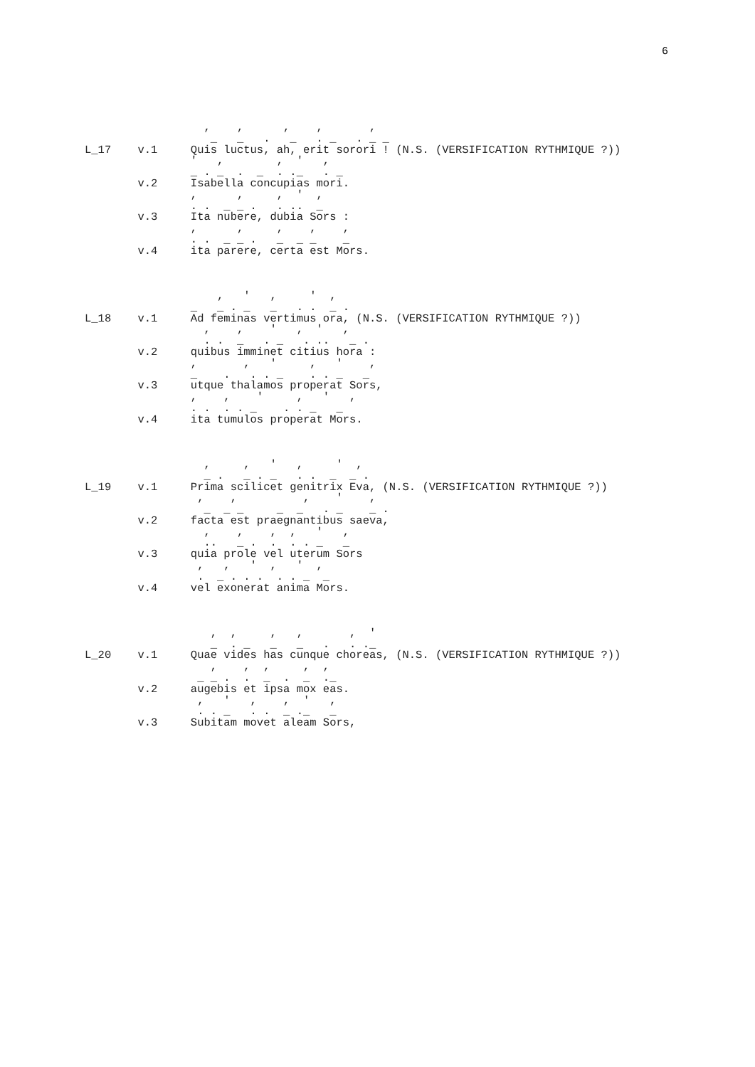6
                  ,    ,      ,    ,       ,
                   _   _   .   _   . _   . _ _
L_17    v.1     Quis luctus, ah, erit sorori ! (N.S. (VERSIFICATION RYTHMIQUE ?))
                '   ,        ,  '   ,
                _ . _  .  _  . ._   . _
        v.2     Isabella concupias mori.
                ,      ,     ,  '  ,
                . .  _ _ .   . ..  _
        v.3     Ita nubere, dubia Sors :
                ,      ,     ,    ,    ,
                . .  _ _ .   _  _ _    _
        v.4     ita parere, certa est Mors.



                    ,   '   ,     '  ,
                _   _ . _   _   . .  _ .
L_18    v.1     Ad feminas vertimus ora, (N.S. (VERSIFICATION RYTHMIQUE ?))
                  ,    ,    '   ,  '   ,
                  . .  _   . _   . ..   _ .
        v.2     quibus imminet citius hora :
                ,       ,   '     ,   '    ,
                _    .   . . _    . . _   _
        v.3     utque thalamos properat Sors,
                ,    ,    '     ,   '   ,
                . .  . . _    . . _   _
        v.4     ita tumulos properat Mors.



                  ,     ,   '   ,     '  ,
                  _ .   _ . _   . .  _  _ .
L_19    v.1     Prima scilicet genitrix Eva, (N.S. (VERSIFICATION RYTHMIQUE ?))
                 ,    ,          ,    '    ,
                  _  _ _     _  _   . _    _ .
        v.2     facta est praegnantibus saeva,
                  ,    ,    ,  ,   '   ,
                  ..   _ .  .  . . _   _
        v.3     quia prole vel uterum Sors
                 ,   ,   '  ,   '  ,
                 .  _ . . .  . . _  _
        v.4     vel exonerat anima Mors.



                   ,  ,     ,   ,       ,  '
                   _  . _   _   _   .   . ._
L_20    v.1     Quae vides has cunque choreas, (N.S. (VERSIFICATION RYTHMIQUE ?))
                   ,    ,  ,     ,  ,
                 _ _ .  .  _  .  _  ._
        v.2     augebis et ipsa mox eas.
                 ,   '   ,    ,  '   ,
                 . . _   . .  _ ._   _
        v.3     Subitam movet aleam Sors,